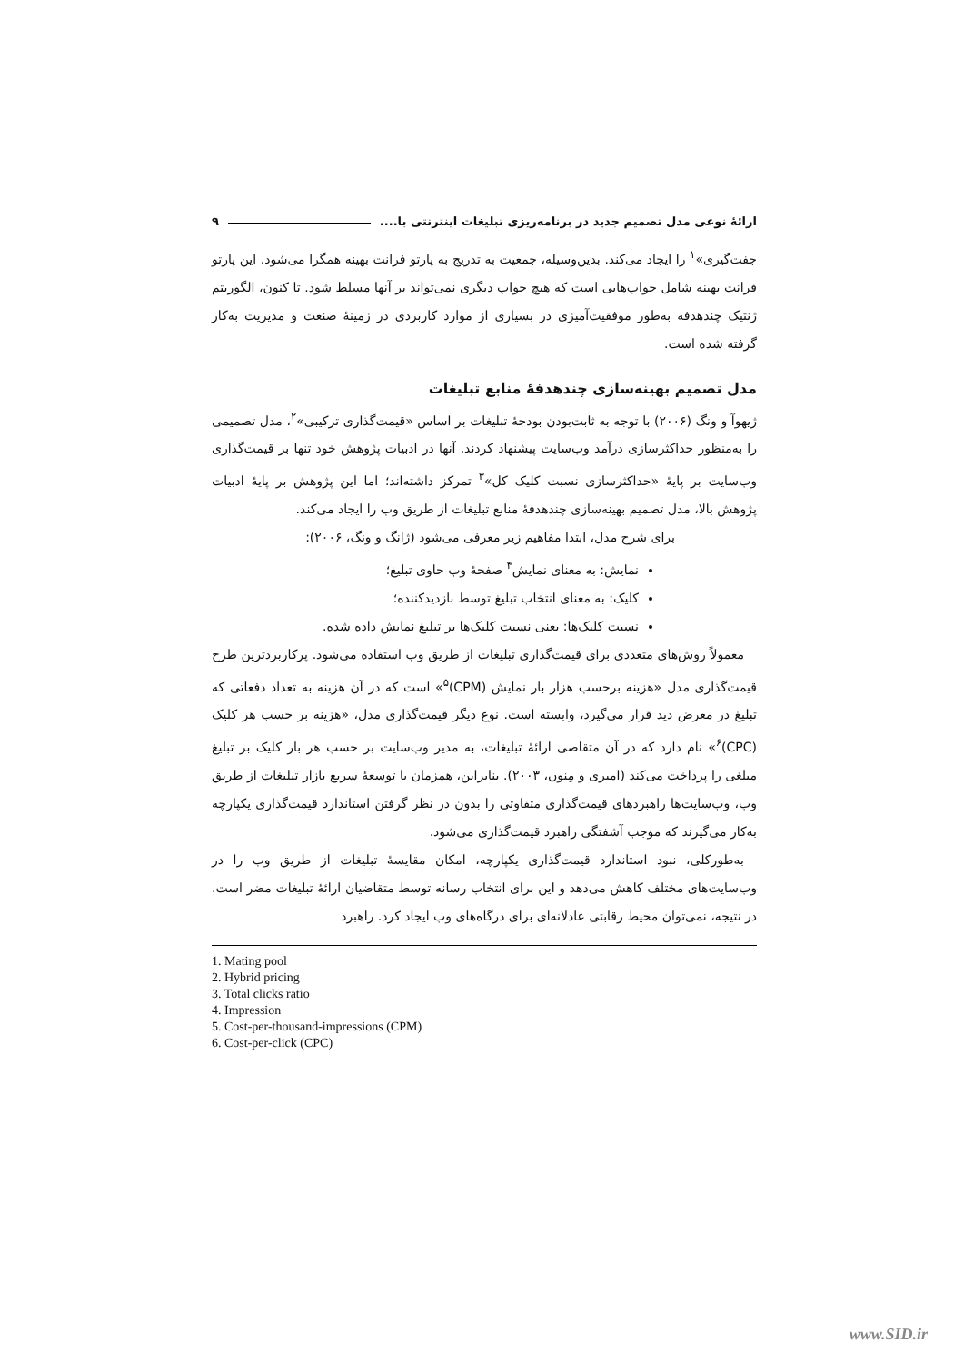ارائهٔ نوعی مدل تصمیم جدید در برنامه‌ریزی تبلیغات اینترنتی با.... ۹
جفت‌گیری»<sup>۱</sup> را ایجاد می‌کند. بدین‌وسیله، جمعیت به تدریج به پارتو فرانت بهینه همگرا می‌شود. این پارتو فرانت بهینه شامل جواب‌هایی است که هیچ جواب دیگری نمی‌تواند بر آنها مسلط شود. تا کنون، الگوریتم ژنتیک چندهدفه به‌طور موفقیت‌آمیزی در بسیاری از موارد کاربردی در زمینهٔ صنعت و مدیریت به‌کار گرفته شده است.
مدل تصمیم بهینه‌سازی چندهدفهٔ منابع تبلیغات
ژیهوآ و ونگ (۲۰۰۶) با توجه به ثابت‌بودن بودجهٔ تبلیغات بر اساس «قیمت‌گذاری ترکیبی»<sup>۲</sup>، مدل تصمیمی را به‌منظور حداکثرسازی درآمد وب‌سایت پیشنهاد کردند. آنها در ادبیات پژوهش خود تنها بر قیمت‌گذاری وب‌سایت بر پایهٔ «حداکثرسازی نسبت کلیک کل»<sup>۳</sup> تمرکز داشته‌اند؛ اما این پژوهش بر پایهٔ ادبیات پژوهش بالا، مدل تصمیم بهینه‌سازی چندهدفهٔ منابع تبلیغات از طریق وب را ایجاد می‌کند.
برای شرح مدل، ابتدا مفاهیم زیر معرفی می‌شود (ژانگ و ونگ، ۲۰۰۶):
نمایش: به معنای نمایش<sup>۴</sup> صفحهٔ وب حاوی تبلیغ؛
کلیک: به معنای انتخاب تبلیغ توسط بازدیدکننده؛
نسبت کلیک‌ها: یعنی نسبت کلیک‌ها بر تبلیغ نمایش داده شده.
 معمولاً روش‌های متعددی برای قیمت‌گذاری تبلیغات از طریق وب استفاده می‌شود. پرکاربردترین طرح قیمت‌گذاری مدل «هزینه برحسب هزار بار نمایش (CPM)<sup>۵</sup>» است که در آن هزینه به تعداد دفعاتی که تبلیغ در معرض دید قرار می‌گیرد، وابسته است. نوع دیگر قیمت‌گذاری مدل، «هزینه بر حسب هر کلیک (CPC)<sup>۶</sup>» نام دارد که در آن متقاضی ارائهٔ تبلیغات، به مدیر وب‌سایت بر حسب هر بار کلیک بر تبلیغ مبلغی را پرداخت می‌کند (امیری و مِنون، ۲۰۰۳). بنابراین، همزمان با توسعهٔ سریع بازار تبلیغات از طریق وب، وب‌سایت‌ها راهبردهای قیمت‌گذاری متفاوتی را بدون در نظر گرفتن استاندارد قیمت‌گذاری یکپارچه به‌کار می‌گیرند که موجب آشفتگی راهبرد قیمت‌گذاری می‌شود.
 به‌طورکلی، نبود استاندارد قیمت‌گذاری یکپارچه، امکان مقایسهٔ تبلیغات از طریق وب را در وب‌سایت‌های مختلف کاهش می‌دهد و این برای انتخاب رسانه توسط متقاضیان ارائهٔ تبلیغات مضر است. در نتیجه، نمی‌توان محیط رقابتی عادلانه‌ای برای درگاه‌های وب ایجاد کرد. راهبرد
1. Mating pool
2. Hybrid pricing
3. Total clicks ratio
4. Impression
5. Cost-per-thousand-impressions (CPM)
6. Cost-per-click (CPC)
www.SID.ir